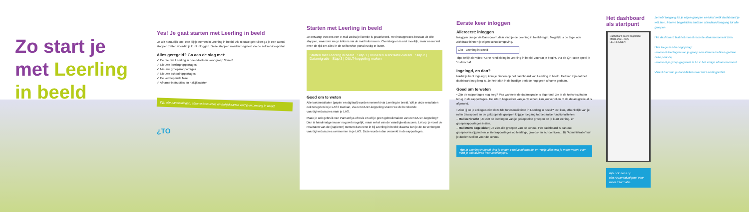Zo start je
met Leerling
in beeld
Yes! Je gaat starten met Leerling in beeld
Je wilt natuurlijk snel een kijkje nemen in Leerling in beeld. Als nieuwe gebruiker ga je een aantal stappen zetten voordat je kunt inloggen. Deze stappen worden begeleid via de selfservice-portal.
Alles geregeld? Ga aan de slag met:
✓ De nieuwe Leerling in beeld-toetsen voor groep 3 t/m 8
✓ Nieuwe leerlingrapportages
✓ Nieuwe groepsrapportages
✓ Nieuwe schoolrapportages
✓ De verdiepende fase
✓ Afname-instructies en nakijkkaarten
Tip: alle handleidingen, afname-instructies en nakijkkaarten vind je in Leerling in beeld.
¿TO
Starten met Leerling in beeld
Je ontvangt van ons een e-mail zodra je licentie is geactiveerd. Het instapproces bestaat uit drie stappen, waarover we je telkens via de mail informeren. Overstappen is niet moeilijk, maar neem wel even de tijd om alles in de selfservice-portal rustig te lezen.
Starten met Leerling in beeld Stap 1 | Invoeren autorisatie-sleutel Stap 2 | Datamigratie Stap 3 | DULT-koppeling maken
Goed om te weten
Alle toetsresultaten (papier en digitaal) worden verwerkt via Leerling in beeld. Wil je deze resultaten ook terugzien in je LAS? Dat kan, via een DULT-koppeling sturen we de berekende vaardigheidsscores naar je LAS.
Maak je ook gebruik van ParnasSys of Esis en wil je geen gebruikmaken van een DULT-koppeling? Dan is handmatige invoer nog wel mogelijk, maar enkel van de vaardigheidsscores. Let op: je voert de resultaten van de (papieren) toetsen dan eerst in bij Leerling in beeld; daarna kun je de zo verkregen vaardigheidsscores overnemen in je LAS. Deze worden dan verwerkt in de rapportages.
Eerste keer inloggen
Allereerst: inloggen
Inloggen doe je via Basispoort, daar vind je de Leerling in beeld-tegel. Mogelijk is de tegel ook zichtbaar binnen je eigen schoolomgeving.
Cito - Leerling in Beeld
Tip: bekijk de video 'Korte rondleiding in Leerling in beeld' voordat je begint. Via de QR-code speel je 'm direct af.
Ingelogd, en dan?
Nadat je bent ingelogd, kom je binnen op het dashboard van Leerling in beeld. Het kan zijn dat het dashboard nog leeg is. Je hebt dan in de huidige periode nog geen afname gedaan.
Goed om te weten
• Zijn de rapportages nog leeg? Pas wanneer de datamigratie is afgerond, zie je de toetsresultaten terug in de rapportages. De intern begeleider van jouw school kan jou vertellen of de datamigratie al is afgerond.
• Zien jij en je collega's niet dezelfde functionaliteiten in Leerling in beeld? Dat kan, afhankelijk van je rol in Basispoort en de gekoppelde groepen krijg je toegang tot bepaalde functionaliteiten.
– Rol leerkracht | Je ziet de leerlingen van je gekoppelde groepen en je kunt leerling- en groepsrapportages inzien.
– Rol intern begeleider | Je ziet alle groepen van de school. Het dashboard is dan ook groepsoverstijgend en je ziet rapportages op leerling-, groeps- en schoolniveau. Bij 'Administratie' kun je doelen stellen voor de school.
Tip: in Leerling in beeld vind je onder 'Productinformatie' en 'Help' alles wat je moet weten. Hier vind je ook diverse instructiefilmpjes.
Het dashboard als startpunt
Dashboard intern begeleider
Medio 2021-2022
LEERLINGEN
Kijk ook eens op cito.nl/wereldvolgroei voor meer informatie.
Je hebt toegang tot je eigen groepen en kiest welk dashboard je wilt zien. Interne begeleiders hebben standaard toegang tot alle groepen.
Het dashboard laat het meest recente afnamemoment zien.
Hier zie je in één oogopslag:
- hoeveel leerlingen van je groep een afname hebben gedaan deze periode,
- hoeveel je groep gegroeid is t.o.v. het vorige afnamemoment.
Vanuit hier kun je doorklikken naar het Leerlingprofiel.